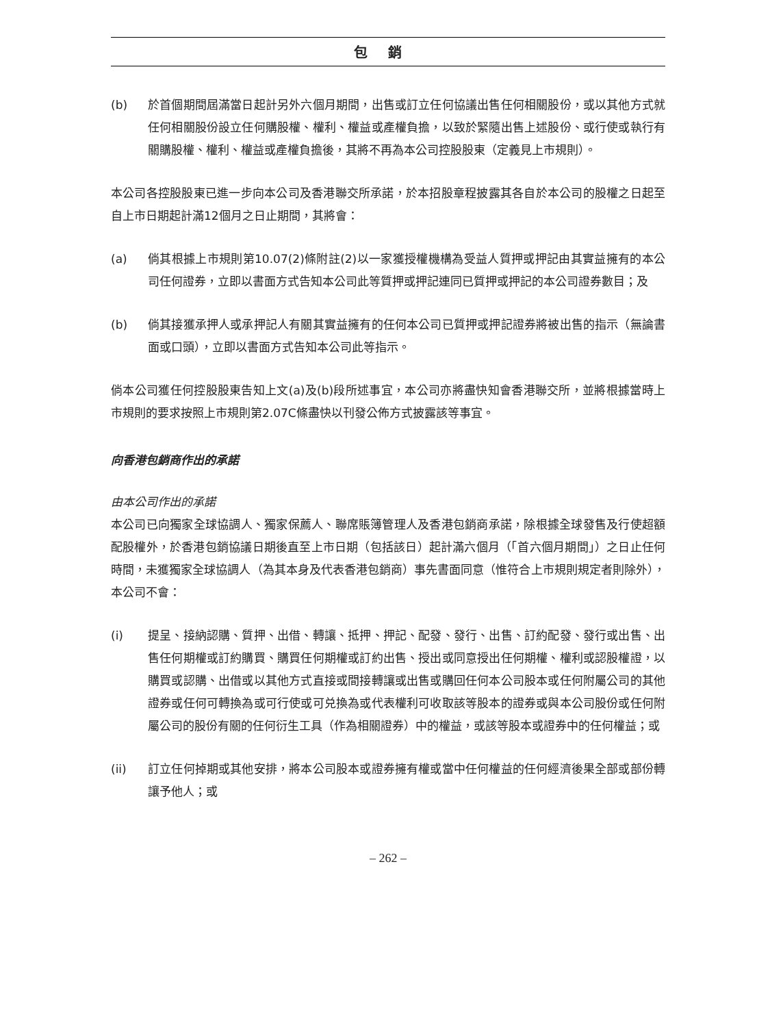包銷
(b) 於首個期間屆滿當日起計另外六個月期間，出售或訂立任何協議出售任何相關股份，或以其他方式就任何相關股份設立任何購股權、權利、權益或產權負擔，以致於緊隨出售上述股份、或行使或執行有關購股權、權利、權益或產權負擔後，其將不再為本公司控股股東（定義見上市規則）。
本公司各控股股東已進一步向本公司及香港聯交所承諾，於本招股章程披露其各自於本公司的股權之日起至自上市日期起計滿12個月之日止期間，其將會：
(a) 倘其根據上市規則第10.07(2)條附註(2)以一家獲授權機構為受益人質押或押記由其實益擁有的本公司任何證券，立即以書面方式告知本公司此等質押或押記連同已質押或押記的本公司證券數目；及
(b) 倘其接獲承押人或承押記人有關其實益擁有的任何本公司已質押或押記證券將被出售的指示（無論書面或口頭），立即以書面方式告知本公司此等指示。
倘本公司獲任何控股股東告知上文(a)及(b)段所述事宜，本公司亦將盡快知會香港聯交所，並將根據當時上市規則的要求按照上市規則第2.07C條盡快以刊發公佈方式披露該等事宜。
向香港包銷商作出的承諾
由本公司作出的承諾
本公司已向獨家全球協調人、獨家保薦人、聯席賬簿管理人及香港包銷商承諾，除根據全球發售及行使超額配股權外，於香港包銷協議日期後直至上市日期（包括該日）起計滿六個月（「首六個月期間」）之日止任何時間，未獲獨家全球協調人（為其本身及代表香港包銷商）事先書面同意（惟符合上市規則規定者則除外），本公司不會：
(i) 提呈、接納認購、質押、出借、轉讓、抵押、押記、配發、發行、出售、訂約配發、發行或出售、出售任何期權或訂約購買、購買任何期權或訂約出售、授出或同意授出任何期權、權利或認股權證，以購買或認購、出借或以其他方式直接或間接轉讓或出售或購回任何本公司股本或任何附屬公司的其他證券或任何可轉換為或可行使或可兑換為或代表權利可收取該等股本的證券或與本公司股份或任何附屬公司的股份有關的任何衍生工具（作為相關證券）中的權益，或該等股本或證券中的任何權益；或
(ii) 訂立任何掉期或其他安排，將本公司股本或證券擁有權或當中任何權益的任何經濟後果全部或部份轉讓予他人；或
– 262 –